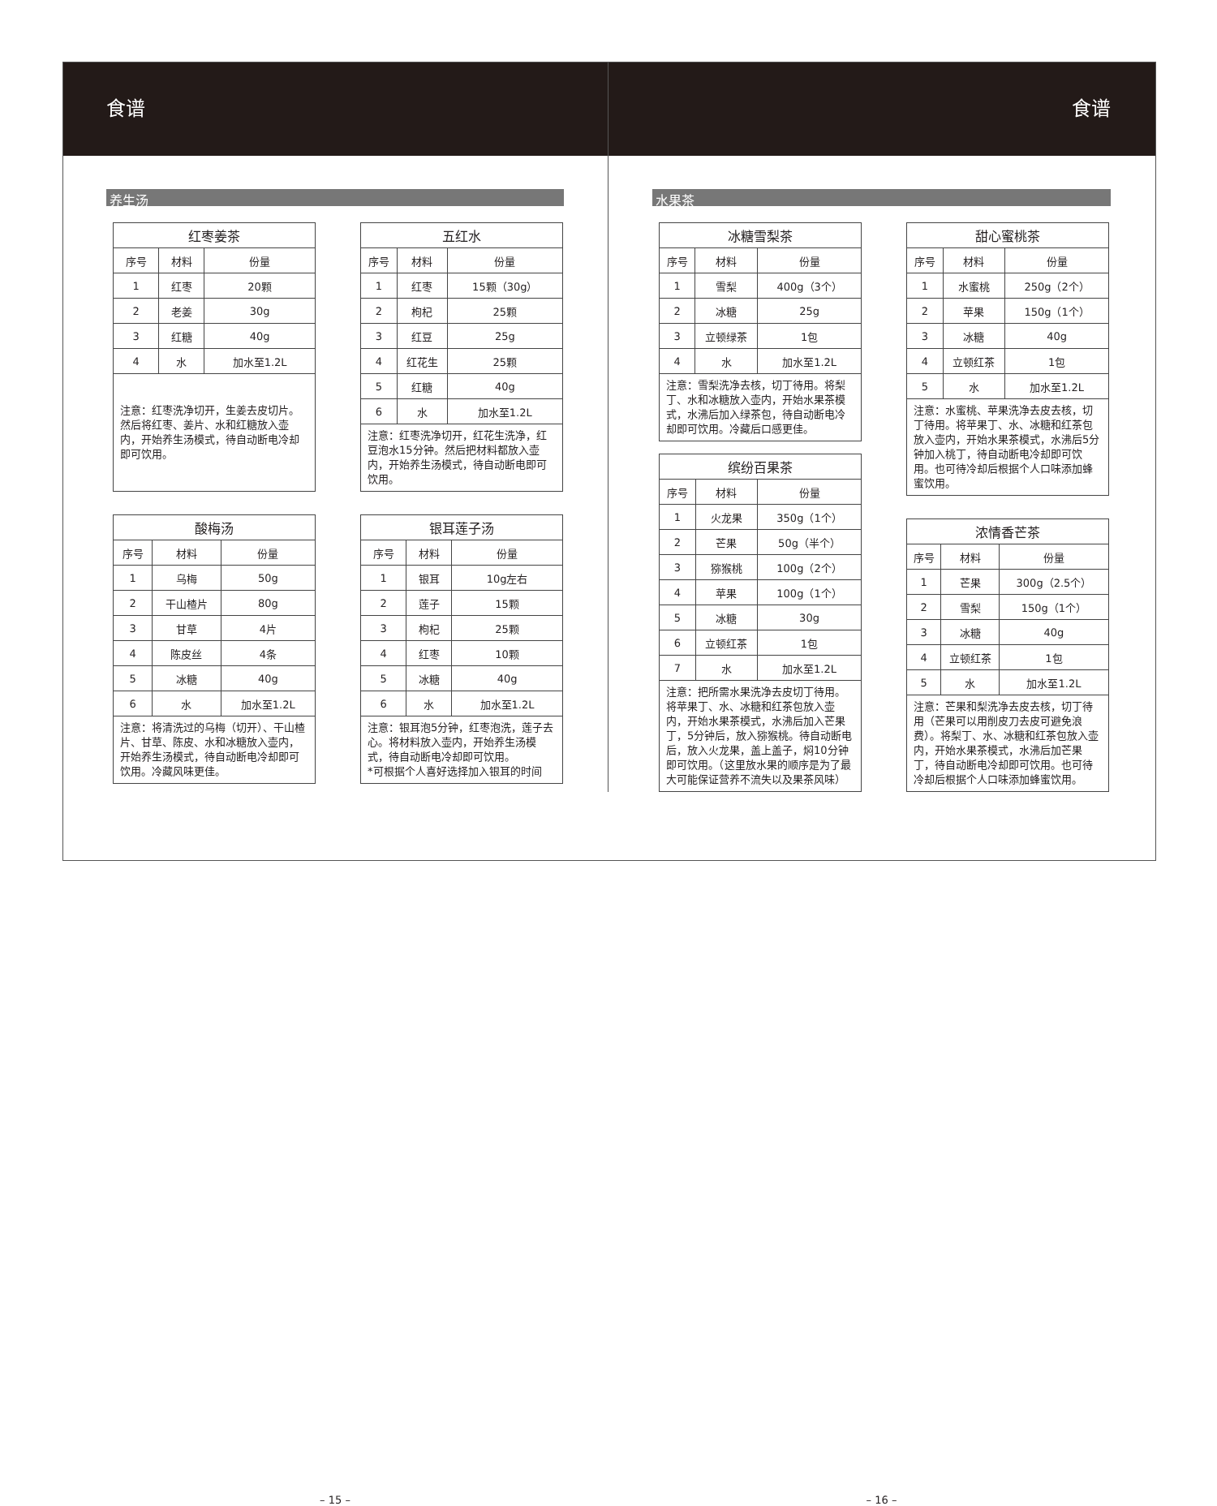食谱
养生汤
| 红枣姜茶 | | |
| --- | --- | --- |
| 序号 | 材料 | 份量 |
| 1 | 红枣 | 20颗 |
| 2 | 老姜 | 30g |
| 3 | 红糖 | 40g |
| 4 | 水 | 加水至1.2L |
| 注意：红枣洗净切开，生姜去皮切片。然后将红枣、姜片、水和红糖放入壶内，开始养生汤模式，待自动断电冷却即可饮用。 | | |
| 五红水 | | |
| --- | --- | --- |
| 序号 | 材料 | 份量 |
| 1 | 红枣 | 15颗（30g） |
| 2 | 枸杞 | 25颗 |
| 3 | 红豆 | 25g |
| 4 | 红花生 | 25颗 |
| 5 | 红糖 | 40g |
| 6 | 水 | 加水至1.2L |
| 注意：红枣洗净切开，红花生洗净，红豆泡水15分钟。然后把材料都放入壶内，开始养生汤模式，待自动断电即可饮用。 | | |
| 酸梅汤 | | |
| --- | --- | --- |
| 序号 | 材料 | 份量 |
| 1 | 乌梅 | 50g |
| 2 | 干山楂片 | 80g |
| 3 | 甘草 | 4片 |
| 4 | 陈皮丝 | 4条 |
| 5 | 冰糖 | 40g |
| 6 | 水 | 加水至1.2L |
| 注意：将清洗过的乌梅（切开）、干山楂片、甘草、陈皮、水和冰糖放入壶内，开始养生汤模式，待自动断电冷却即可饮用。冷藏风味更佳。 | | |
| 银耳莲子汤 | | |
| --- | --- | --- |
| 序号 | 材料 | 份量 |
| 1 | 银耳 | 10g左右 |
| 2 | 莲子 | 15颗 |
| 3 | 枸杞 | 25颗 |
| 4 | 红枣 | 10颗 |
| 5 | 冰糖 | 40g |
| 6 | 水 | 加水至1.2L |
| 注意：银耳泡5分钟，红枣泡洗，莲子去心。将材料放入壶内，开始养生汤模式，待自动断电冷却即可饮用。 *可根据个人喜好选择加入银耳的时间 | | |
– 15 –
食谱
水果茶
| 冰糖雪梨茶 | | |
| --- | --- | --- |
| 序号 | 材料 | 份量 |
| 1 | 雪梨 | 400g（3个） |
| 2 | 冰糖 | 25g |
| 3 | 立顿绿茶 | 1包 |
| 4 | 水 | 加水至1.2L |
| 注意：雪梨洗净去核，切丁待用。将梨丁、水和冰糖放入壶内，开始水果茶模式，水沸后加入绿茶包，待自动断电冷却即可饮用。冷藏后口感更佳。 | | |
| 缤纷百果茶 | | |
| --- | --- | --- |
| 序号 | 材料 | 份量 |
| 1 | 火龙果 | 350g（1个） |
| 2 | 芒果 | 50g（半个） |
| 3 | 猕猴桃 | 100g（2个） |
| 4 | 苹果 | 100g（1个） |
| 5 | 冰糖 | 30g |
| 6 | 立顿红茶 | 1包 |
| 7 | 水 | 加水至1.2L |
| 注意：把所需水果洗净去皮切丁待用。将苹果丁、水、冰糖和红茶包放入壶内，开始水果茶模式，水沸后加入芒果丁，5分钟后，放入猕猴桃。待自动断电后，放入火龙果，盖上盖子，焖10分钟即可饮用。（这里放水果的顺序是为了最大可能保证营养不流失以及果茶风味） | | |
| 甜心蜜桃茶 | | |
| --- | --- | --- |
| 序号 | 材料 | 份量 |
| 1 | 水蜜桃 | 250g（2个） |
| 2 | 苹果 | 150g（1个） |
| 3 | 冰糖 | 40g |
| 4 | 立顿红茶 | 1包 |
| 5 | 水 | 加水至1.2L |
| 注意：水蜜桃、苹果洗净去皮去核，切丁待用。将苹果丁、水、冰糖和红茶包放入壶内，开始水果茶模式，水沸后5分钟加入桃丁，待自动断电冷却即可饮用。也可待冷却后根据个人口味添加蜂蜜饮用。 | | |
| 浓情香芒茶 | | |
| --- | --- | --- |
| 序号 | 材料 | 份量 |
| 1 | 芒果 | 300g（2.5个） |
| 2 | 雪梨 | 150g（1个） |
| 3 | 冰糖 | 40g |
| 4 | 立顿红茶 | 1包 |
| 5 | 水 | 加水至1.2L |
| 注意：芒果和梨洗净去皮去核，切丁待用（芒果可以用削皮刀去皮可避免浪费）。将梨丁、水、冰糖和红茶包放入壶内，开始水果茶模式，水沸后加芒果丁，待自动断电冷却即可饮用。也可待冷却后根据个人口味添加蜂蜜饮用。 | | |
– 16 –